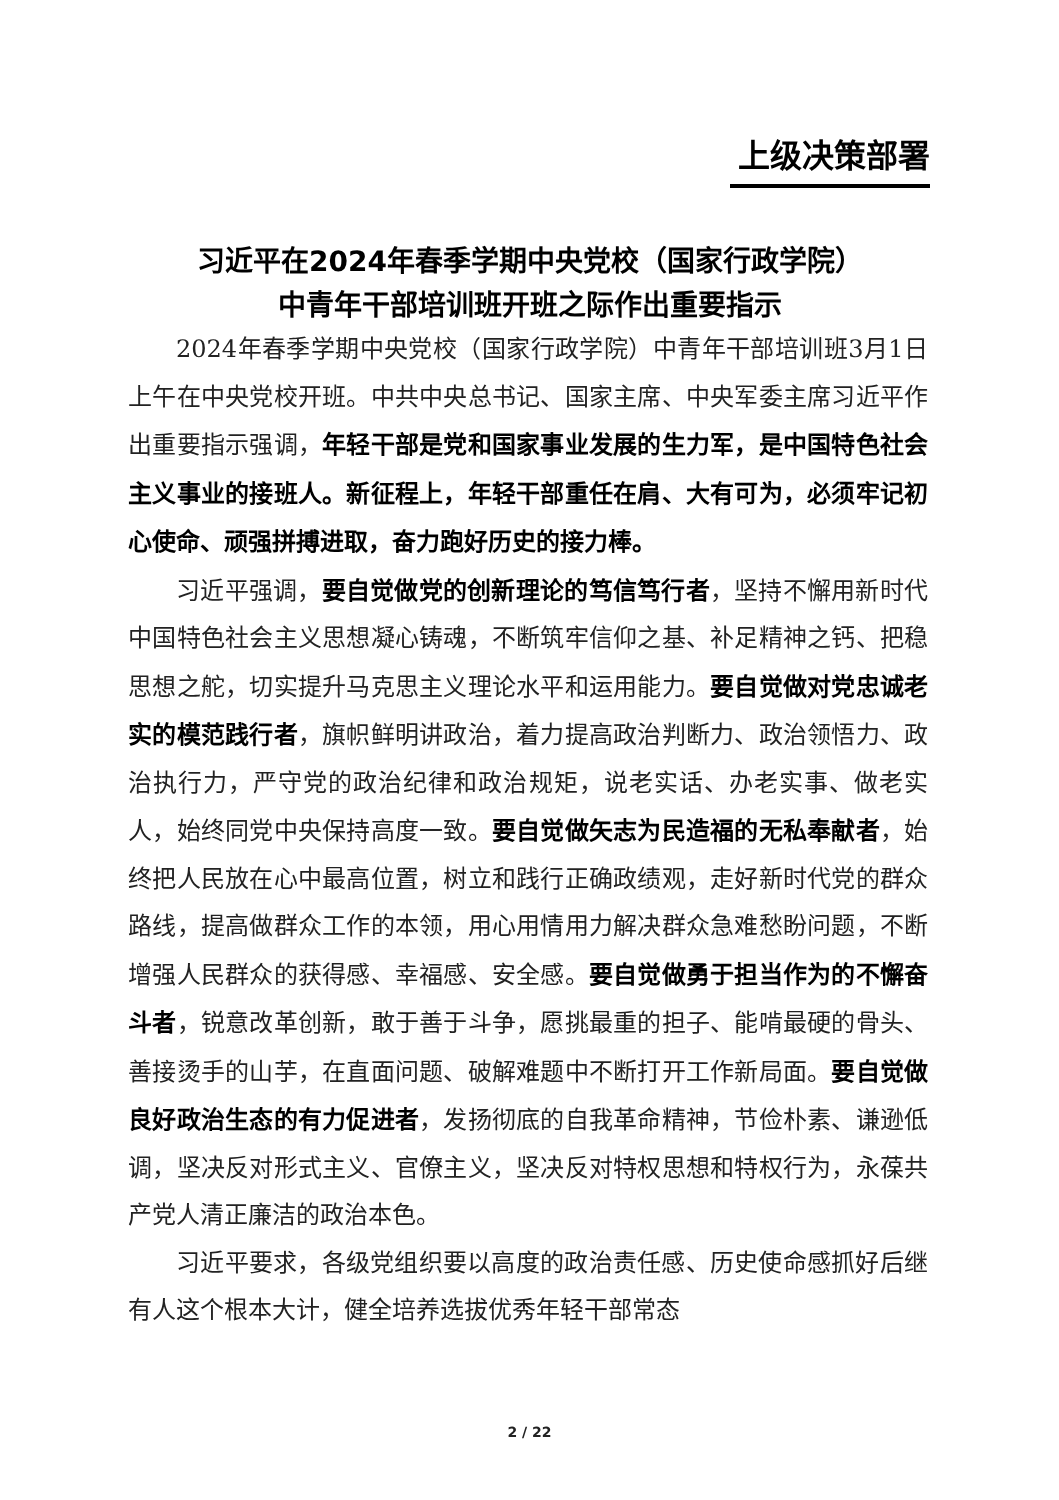上级决策部署
习近平在2024年春季学期中央党校（国家行政学院）
中青年干部培训班开班之际作出重要指示
2024年春季学期中央党校（国家行政学院）中青年干部培训班3月1日上午在中央党校开班。中共中央总书记、国家主席、中央军委主席习近平作出重要指示强调，年轻干部是党和国家事业发展的生力军，是中国特色社会主义事业的接班人。新征程上，年轻干部重任在肩、大有可为，必须牢记初心使命、顽强拼搏进取，奋力跑好历史的接力棒。
习近平强调，要自觉做党的创新理论的笃信笃行者，坚持不懈用新时代中国特色社会主义思想凝心铸魂，不断筑牢信仰之基、补足精神之钙、把稳思想之舵，切实提升马克思主义理论水平和运用能力。要自觉做对党忠诚老实的模范践行者，旗帜鲜明讲政治，着力提高政治判断力、政治领悟力、政治执行力，严守党的政治纪律和政治规矩，说老实话、办老实事、做老实人，始终同党中央保持高度一致。要自觉做矢志为民造福的无私奉献者，始终把人民放在心中最高位置，树立和践行正确政绩观，走好新时代党的群众路线，提高做群众工作的本领，用心用情用力解决群众急难愁盼问题，不断增强人民群众的获得感、幸福感、安全感。要自觉做勇于担当作为的不懈奋斗者，锐意改革创新，敢于善于斗争，愿挑最重的担子、能啃最硬的骨头、善接烫手的山芋，在直面问题、破解难题中不断打开工作新局面。要自觉做良好政治生态的有力促进者，发扬彻底的自我革命精神，节俭朴素、谦逊低调，坚决反对形式主义、官僚主义，坚决反对特权思想和特权行为，永葆共产党人清正廉洁的政治本色。
习近平要求，各级党组织要以高度的政治责任感、历史使命感抓好后继有人这个根本大计，健全培养选拔优秀年轻干部常态
2 / 22